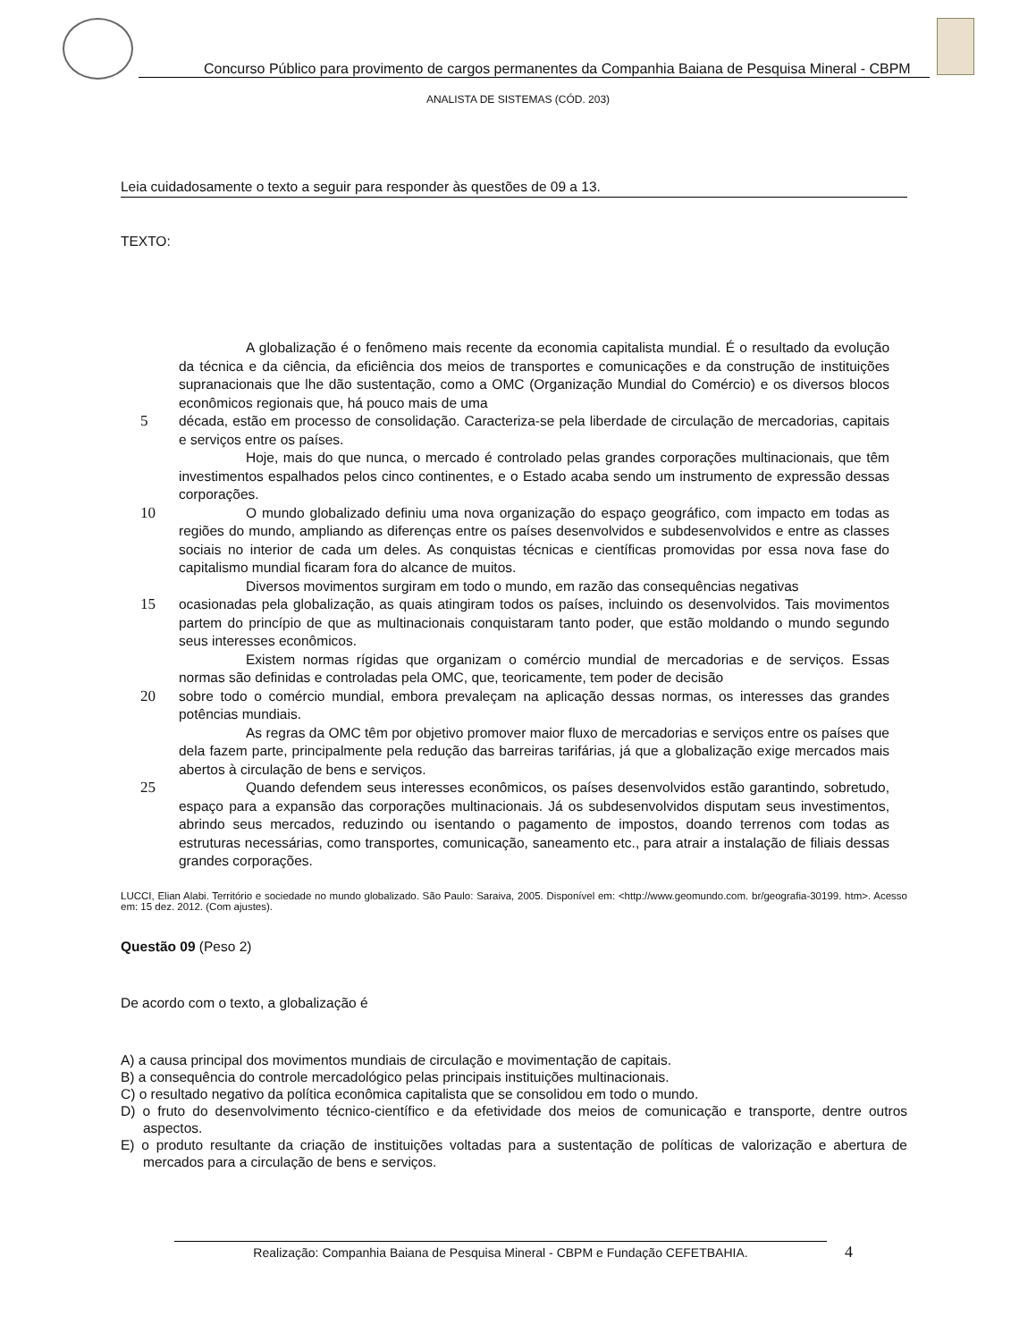Concurso Público para provimento de cargos permanentes da Companhia Baiana de Pesquisa Mineral - CBPM
ANALISTA DE SISTEMAS (CÓD. 203)
Leia cuidadosamente o texto a seguir para responder às questões de 09 a 13.
TEXTO:
A globalização é o fenômeno mais recente da economia capitalista mundial. É o resultado da evolução da técnica e da ciência, da eficiência dos meios de transportes e comunicações e da construção de instituições supranacionais que lhe dão sustentação, como a OMC (Organização Mundial do Comércio) e os diversos blocos econômicos regionais que, há pouco mais de uma
5 década, estão em processo de consolidação. Caracteriza-se pela liberdade de circulação de mercadorias, capitais e serviços entre os países.
Hoje, mais do que nunca, o mercado é controlado pelas grandes corporações multinacionais, que têm investimentos espalhados pelos cinco continentes, e o Estado acaba sendo um instrumento de expressão dessas corporações.
10 O mundo globalizado definiu uma nova organização do espaço geográfico, com impacto em todas as regiões do mundo, ampliando as diferenças entre os países desenvolvidos e subdesenvolvidos e entre as classes sociais no interior de cada um deles. As conquistas técnicas e científicas promovidas por essa nova fase do capitalismo mundial ficaram fora do alcance de muitos.
Diversos movimentos surgiram em todo o mundo, em razão das consequências negativas
15 ocasionadas pela globalização, as quais atingiram todos os países, incluindo os desenvolvidos. Tais movimentos partem do princípio de que as multinacionais conquistaram tanto poder, que estão moldando o mundo segundo seus interesses econômicos.
Existem normas rígidas que organizam o comércio mundial de mercadorias e de serviços. Essas normas são definidas e controladas pela OMC, que, teoricamente, tem poder de decisão
20 sobre todo o comércio mundial, embora prevaleçam na aplicação dessas normas, os interesses das grandes potências mundiais.
As regras da OMC têm por objetivo promover maior fluxo de mercadorias e serviços entre os países que dela fazem parte, principalmente pela redução das barreiras tarifárias, já que a globalização exige mercados mais abertos à circulação de bens e serviços.
25 Quando defendem seus interesses econômicos, os países desenvolvidos estão garantindo, sobretudo, espaço para a expansão das corporações multinacionais. Já os subdesenvolvidos disputam seus investimentos, abrindo seus mercados, reduzindo ou isentando o pagamento de impostos, doando terrenos com todas as estruturas necessárias, como transportes, comunicação, saneamento etc., para atrair a instalação de filiais dessas grandes corporações.
LUCCI, Elian Alabi. Território e sociedade no mundo globalizado. São Paulo: Saraiva, 2005. Disponível em: <http://www.geomundo.com. br/geografia-30199. htm>. Acesso em: 15 dez. 2012. (Com ajustes).
Questão 09 (Peso 2)
De acordo com o texto, a globalização é
A) a causa principal dos movimentos mundiais de circulação e movimentação de capitais.
B) a consequência do controle mercadológico pelas principais instituições multinacionais.
C) o resultado negativo da política econômica capitalista que se consolidou em todo o mundo.
D) o fruto do desenvolvimento técnico-científico e da efetividade dos meios de comunicação e transporte, dentre outros aspectos.
E) o produto resultante da criação de instituições voltadas para a sustentação de políticas de valorização e abertura de mercados para a circulação de bens e serviços.
Realização: Companhia Baiana de Pesquisa Mineral - CBPM e Fundação CEFETBAHIA. 4